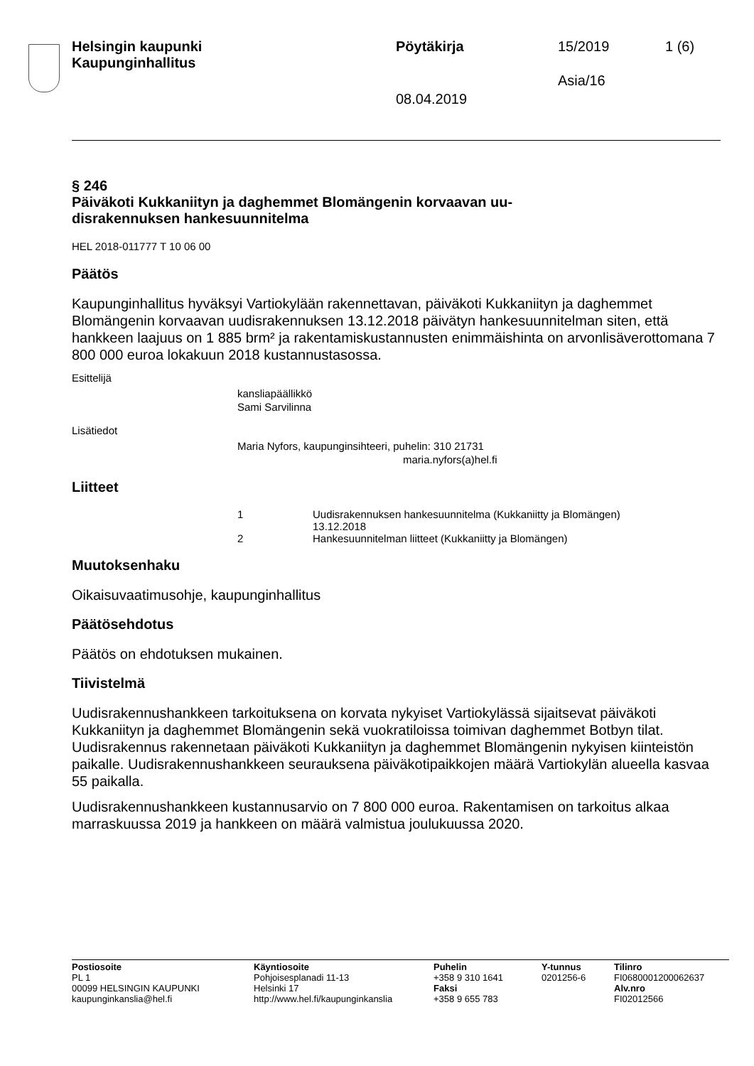Helsingin kaupunki
Kaupunginhallitus
Pöytäkirja 15/2019 1 (6)
Asia/16
08.04.2019
§ 246
Päiväkoti Kukkaniityn ja daghemmet Blomängenin korvaavan uu-
disrakennuksen hankesuunnitelma
HEL 2018-011777 T 10 06 00
Päätös
Kaupunginhallitus hyväksyi Vartiokylään rakennettavan, päiväkoti Kukkaniityn ja daghemmet Blomängenin korvaavan uudisrakennuksen 13.12.2018 päivätyn hankesuunnitelman siten, että hankkeen laajuus on 1 885 brm² ja rakentamiskustannusten enimmäishinta on arvonlisäverottomana 7 800 000 euroa lokakuun 2018 kustannustasossa.
Esittelijä
kansliapäällikkö
Sami Sarvilinna
Lisätiedot
Maria Nyfors, kaupunginsihteeri, puhelin: 310 21731
maria.nyfors(a)hel.fi
Liitteet
| 1 | Uudisrakennuksen hankesuunnitelma (Kukkaniitty ja Blomängen) 13.12.2018 |
| 2 | Hankesuunnitelman liitteet (Kukkaniitty ja Blomängen) |
Muutoksenhaku
Oikaisuvaatimusohje, kaupunginhallitus
Päätösehdotus
Päätös on ehdotuksen mukainen.
Tiivistelmä
Uudisrakennushankkeen tarkoituksena on korvata nykyiset Vartiokylässä sijaitsevat päiväkoti Kukkaniityn ja daghemmet Blomängenin sekä vuokratiloissa toimivan daghemmet Botbyn tilat. Uudisrakennus rakennetaan päiväkoti Kukkaniityn ja daghemmet Blomängenin nykyisen kiinteistön paikalle. Uudisrakennushankkeen seurauksena päiväkotipaikkojen määrä Vartiokylän alueella kasvaa 55 paikalla.
Uudisrakennushankkeen kustannusarvio on 7 800 000 euroa. Rakentamisen on tarkoitus alkaa marraskuussa 2019 ja hankkeen on määrä valmistua joulukuussa 2020.
Postiosoite
PL 1
00099 HELSINGIN KAUPUNKI
kaupunginkanslia@hel.fi
Käyntiosoite
Pohjoisesplanadi 11-13
Helsinki 17
http://www.hel.fi/kaupunginkanslia
Puhelin
+358 9 310 1641
Faksi
+358 9 655 783
Y-tunnus
0201256-6
Tilinro
FI0680001200062637
Alv.nro
FI02012566